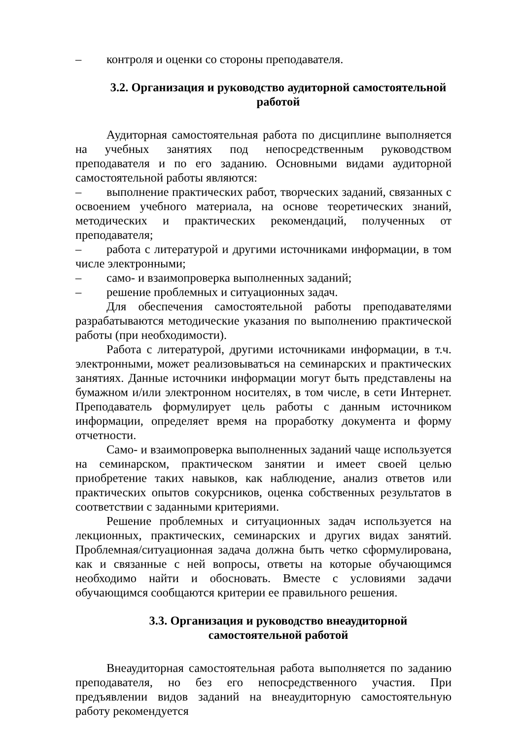– контроля и оценки со стороны преподавателя.
3.2. Организация и руководство аудиторной самостоятельной работой
Аудиторная самостоятельная работа по дисциплине выполняется на учебных занятиях под непосредственным руководством преподавателя и по его заданию. Основными видами аудиторной самостоятельной работы являются:
– выполнение практических работ, творческих заданий, связанных с освоением учебного материала, на основе теоретических знаний, методических и практических рекомендаций, полученных от преподавателя;
– работа с литературой и другими источниками информации, в том числе электронными;
– само- и взаимопроверка выполненных заданий;
– решение проблемных и ситуационных задач.
Для обеспечения самостоятельной работы преподавателями разрабатываются методические указания по выполнению практической работы (при необходимости).
Работа с литературой, другими источниками информации, в т.ч. электронными, может реализовываться на семинарских и практических занятиях. Данные источники информации могут быть представлены на бумажном и/или электронном носителях, в том числе, в сети Интернет. Преподаватель формулирует цель работы с данным источником информации, определяет время на проработку документа и форму отчетности.
Само- и взаимопроверка выполненных заданий чаще используется на семинарском, практическом занятии и имеет своей целью приобретение таких навыков, как наблюдение, анализ ответов или практических опытов сокурсников, оценка собственных результатов в соответствии с заданными критериями.
Решение проблемных и ситуационных задач используется на лекционных, практических, семинарских и других видах занятий. Проблемная/ситуационная задача должна быть четко сформулирована, как и связанные с ней вопросы, ответы на которые обучающимся необходимо найти и обосновать. Вместе с условиями задачи обучающимся сообщаются критерии ее правильного решения.
3.3. Организация и руководство внеаудиторной самостоятельной работой
Внеаудиторная самостоятельная работа выполняется по заданию преподавателя, но без его непосредственного участия. При предъявлении видов заданий на внеаудиторную самостоятельную работу рекомендуется